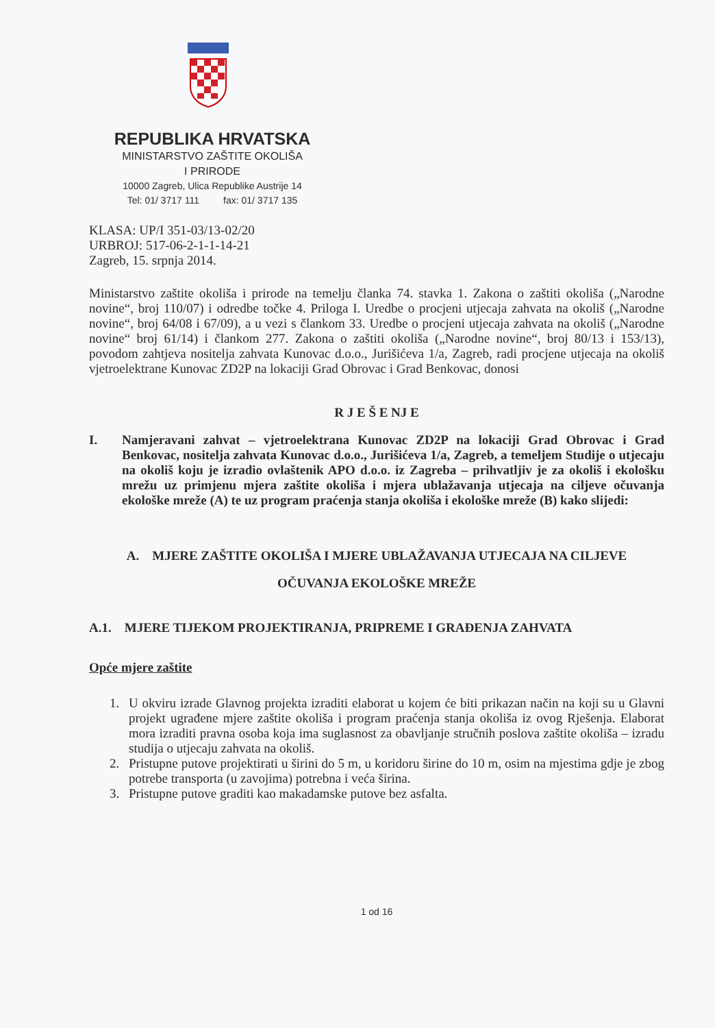REPUBLIKA HRVATSKA
MINISTARSTVO ZAŠTITE OKOLIŠA
I PRIRODE
10000 Zagreb, Ulica Republike Austrije 14
Tel: 01/ 3717 111 fax: 01/ 3717 135
KLASA: UP/I 351-03/13-02/20
URBROJ: 517-06-2-1-1-14-21
Zagreb, 15. srpnja 2014.
Ministarstvo zaštite okoliša i prirode na temelju članka 74. stavka 1. Zakona o zaštiti okoliša („Narodne novine“, broj 110/07) i odredbe točke 4. Priloga I. Uredbe o procjeni utjecaja zahvata na okoliš („Narodne novine“, broj 64/08 i 67/09), a u vezi s člankom 33. Uredbe o procjeni utjecaja zahvata na okoliš („Narodne novine“ broj 61/14) i člankom 277. Zakona o zaštiti okoliša („Narodne novine“, broj 80/13 i 153/13), povodom zahtjeva nositelja zahvata Kunovac d.o.o., Jurišićeva 1/a, Zagreb, radi procjene utjecaja na okoliš vjetroelektrane Kunovac ZD2P na lokaciji Grad Obrovac i Grad Benkovac, donosi
R J E Š E NJ E
I. Namjeravani zahvat – vjetroelektrana Kunovac ZD2P na lokaciji Grad Obrovac i Grad Benkovac, nositelja zahvata Kunovac d.o.o., Jurišićeva 1/a, Zagreb, a temeljem Studije o utjecaju na okoliš koju je izradio ovlaštenik APO d.o.o. iz Zagreba – prihvatljiv je za okoliš i ekološku mrežu uz primjenu mjera zaštite okoliša i mjera ublažavanja utjecaja na ciljeve očuvanja ekološke mreže (A) te uz program praćenja stanja okoliša i ekološke mreže (B) kako slijedi:
A. MJERE ZAŠTITE OKOLIŠA I MJERE UBLAŽAVANJA UTJECAJA NA CILJEVE
OČUVANJA EKOLOŠKE MREŽE
A.1. MJERE TIJEKOM PROJEKTIRANJA, PRIPREME I GRAĐENJA ZAHVATA
Opće mjere zaštite
1. U okviru izrade Glavnog projekta izraditi elaborat u kojem će biti prikazan način na koji su u Glavni projekt ugrađene mjere zaštite okoliša i program praćenja stanja okoliša iz ovog Rješenja. Elaborat mora izraditi pravna osoba koja ima suglasnost za obavljanje stručnih poslova zaštite okoliša – izradu studija o utjecaju zahvata na okoliš.
2. Pristupne putove projektirati u širini do 5 m, u koridoru širine do 10 m, osim na mjestima gdje je zbog potrebe transporta (u zavojima) potrebna i veća širina.
3. Pristupne putove graditi kao makadamske putove bez asfalta.
1 od 16